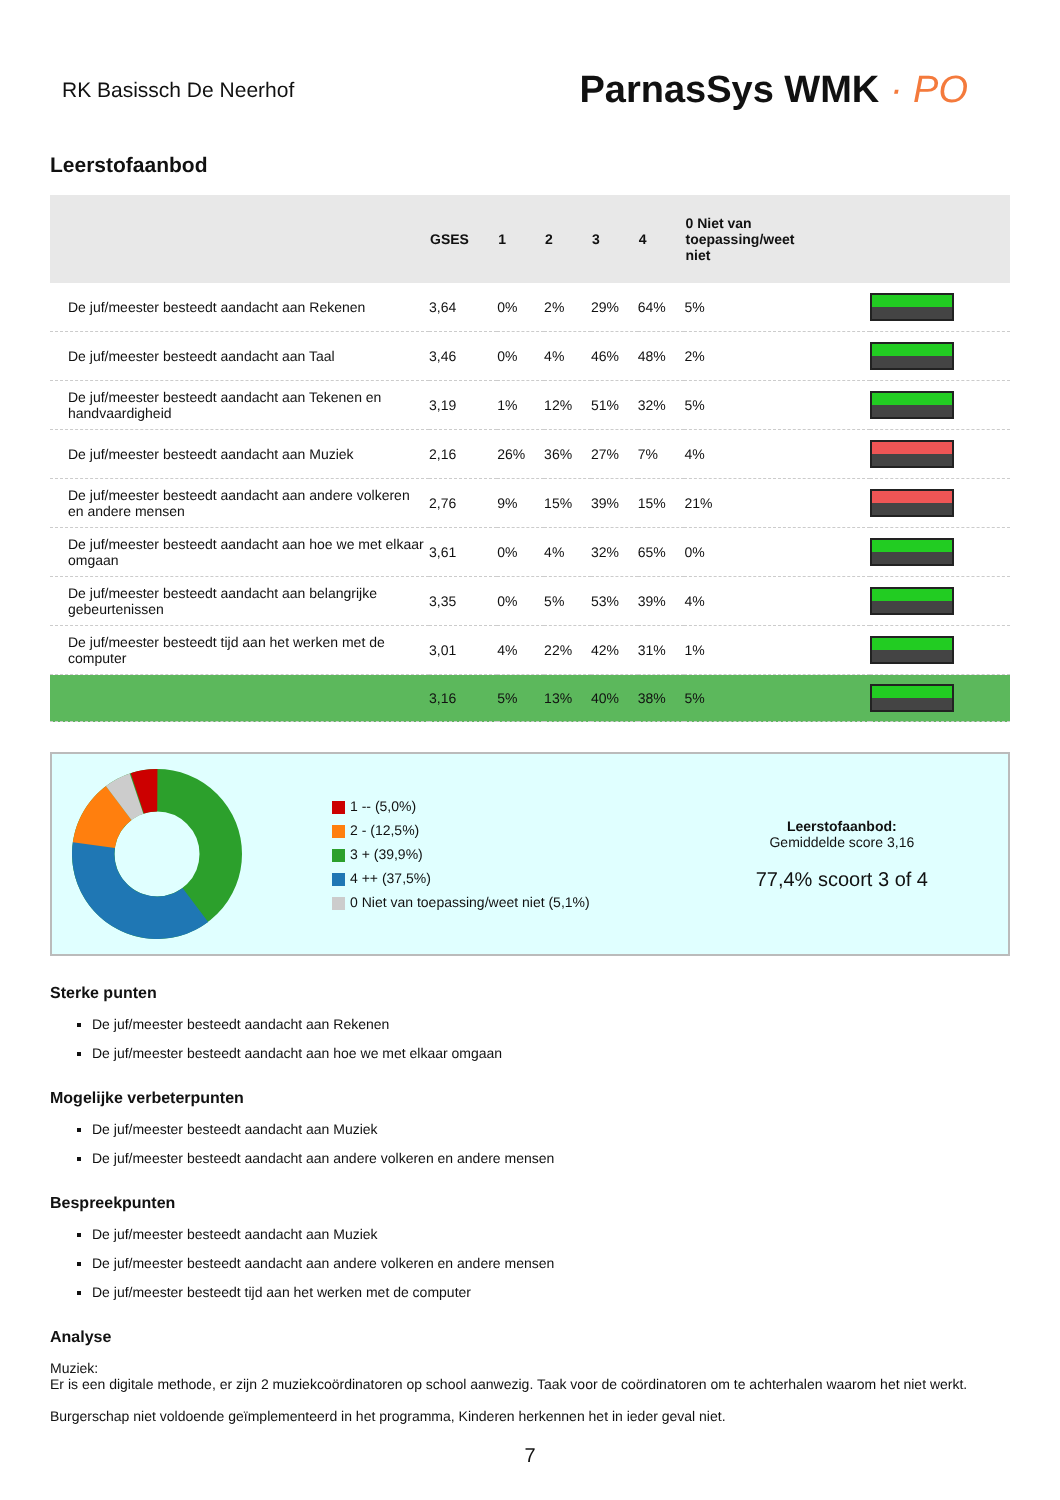RK Basissch De Neerhof
ParnasSys WMK · PO
Leerstofaanbod
| | GSES | 1 | 2 | 3 | 4 | 0 Niet van toepassing/weet niet | |
| --- | --- | --- | --- | --- | --- | --- | --- |
| De juf/meester besteedt aandacht aan Rekenen | 3,64 | 0% | 2% | 29% | 64% | 5% | |
| De juf/meester besteedt aandacht aan Taal | 3,46 | 0% | 4% | 46% | 48% | 2% | |
| De juf/meester besteedt aandacht aan Tekenen en handvaardigheid | 3,19 | 1% | 12% | 51% | 32% | 5% | |
| De juf/meester besteedt aandacht aan Muziek | 2,16 | 26% | 36% | 27% | 7% | 4% | |
| De juf/meester besteedt aandacht aan andere volkeren en andere mensen | 2,76 | 9% | 15% | 39% | 15% | 21% | |
| De juf/meester besteedt aandacht aan hoe we met elkaar omgaan | 3,61 | 0% | 4% | 32% | 65% | 0% | |
| De juf/meester besteedt aandacht aan belangrijke gebeurtenissen | 3,35 | 0% | 5% | 53% | 39% | 4% | |
| De juf/meester besteedt tijd aan het werken met de computer | 3,01 | 4% | 22% | 42% | 31% | 1% | |
| | 3,16 | 5% | 13% | 40% | 38% | 5% | |
1 -- (5,0%)
2 - (12,5%)
3 + (39,9%)
4 ++ (37,5%)
0 Niet van toepassing/weet niet (5,1%)
Leerstofaanbod:
Gemiddelde score 3,16
77,4% scoort 3 of 4
Sterke punten
De juf/meester besteedt aandacht aan Rekenen
De juf/meester besteedt aandacht aan hoe we met elkaar omgaan
Mogelijke verbeterpunten
De juf/meester besteedt aandacht aan Muziek
De juf/meester besteedt aandacht aan andere volkeren en andere mensen
Bespreekpunten
De juf/meester besteedt aandacht aan Muziek
De juf/meester besteedt aandacht aan andere volkeren en andere mensen
De juf/meester besteedt tijd aan het werken met de computer
Analyse
Muziek:
Er is een digitale methode, er zijn 2 muziekcoördinatoren op school aanwezig. Taak voor de coördinatoren om te achterhalen waarom het niet werkt.
Burgerschap niet voldoende geïmplementeerd in het programma, Kinderen herkennen het in ieder geval niet.
7